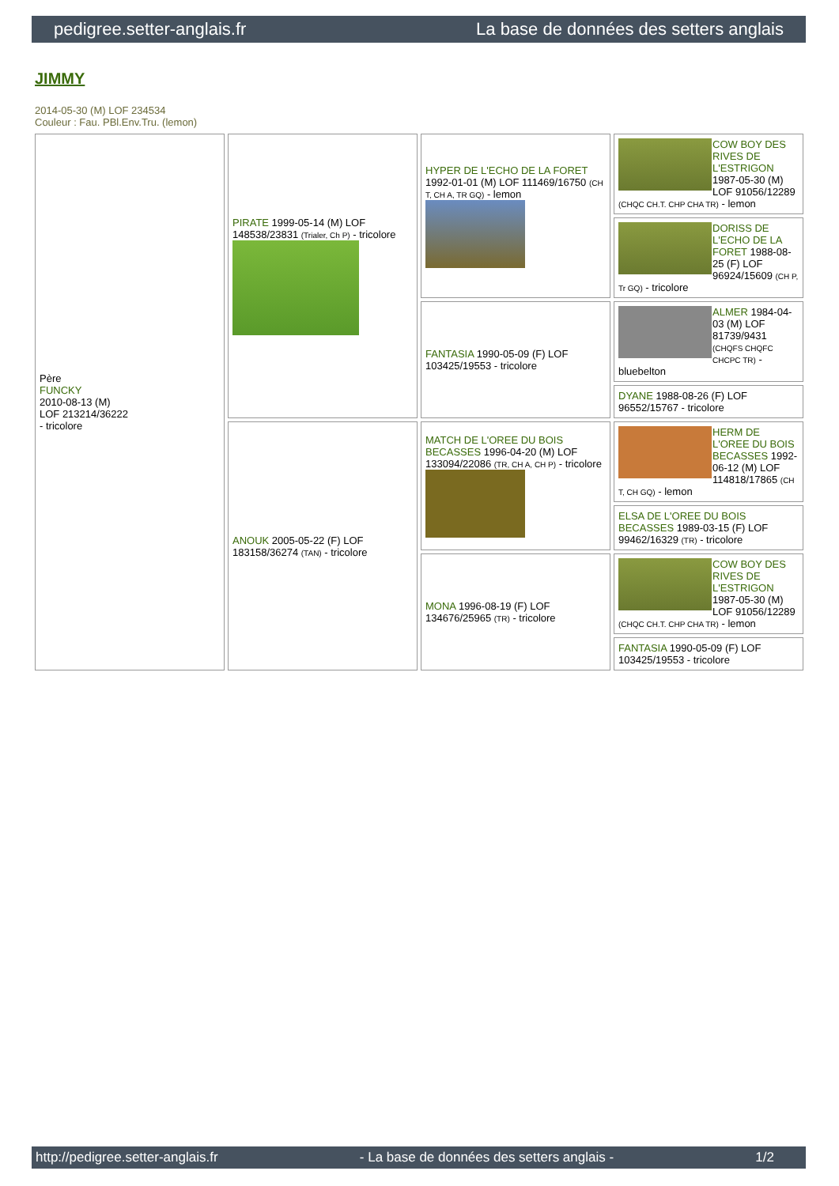pedigree.setter-anglais.fr La base de données des setters anglais
JIMMY
2014-05-30 (M) LOF 234534
Couleur : Fau. PBl.Env.Tru. (lemon)
| Père FUNCKY 2010-08-13 (M) LOF 213214/36222 - tricolore | PIRATE 1999-05-14 (M) LOF 148538/23831 (Trialer, Ch P) - tricolore | HYPER DE L'ECHO DE LA FORET 1992-01-01 (M) LOF 111469/16750 (CH T, CH A, TR GQ) - lemon | COW BOY DES RIVES DE L'ESTRIGON 1987-05-30 (M) LOF 91056/12289 (CHQC CH.T. CHP CHA TR) - lemon |
| | | | DORISS DE L'ECHO DE LA FORET 1988-08-25 (F) LOF 96924/15609 (CH P, Tr GQ) - tricolore |
| | | FANTASIA 1990-05-09 (F) LOF 103425/19553 - tricolore | ALMER 1984-04-03 (M) LOF 81739/9431 (CHQFS CHQFC CHCPC TR) - bluebelton |
| | | | DYANE 1988-08-26 (F) LOF 96552/15767 - tricolore |
| | ANOUK 2005-05-22 (F) LOF 183158/36274 (TAN) - tricolore | MATCH DE L'OREE DU BOIS BECASSES 1996-04-20 (M) LOF 133094/22086 (TR, CH A, CH P) - tricolore | HERM DE L'OREE DU BOIS BECASSES 1992-06-12 (M) LOF 114818/17865 (CH T, CH GQ) - lemon |
| | | | ELSA DE L'OREE DU BOIS BECASSES 1989-03-15 (F) LOF 99462/16329 (TR) - tricolore |
| | | MONA 1996-08-19 (F) LOF 134676/25965 (TR) - tricolore | COW BOY DES RIVES DE L'ESTRIGON 1987-05-30 (M) LOF 91056/12289 (CHQC CH.T. CHP CHA TR) - lemon |
| | | | FANTASIA 1990-05-09 (F) LOF 103425/19553 - tricolore |
http://pedigree.setter-anglais.fr - La base de données des setters anglais - 1/2